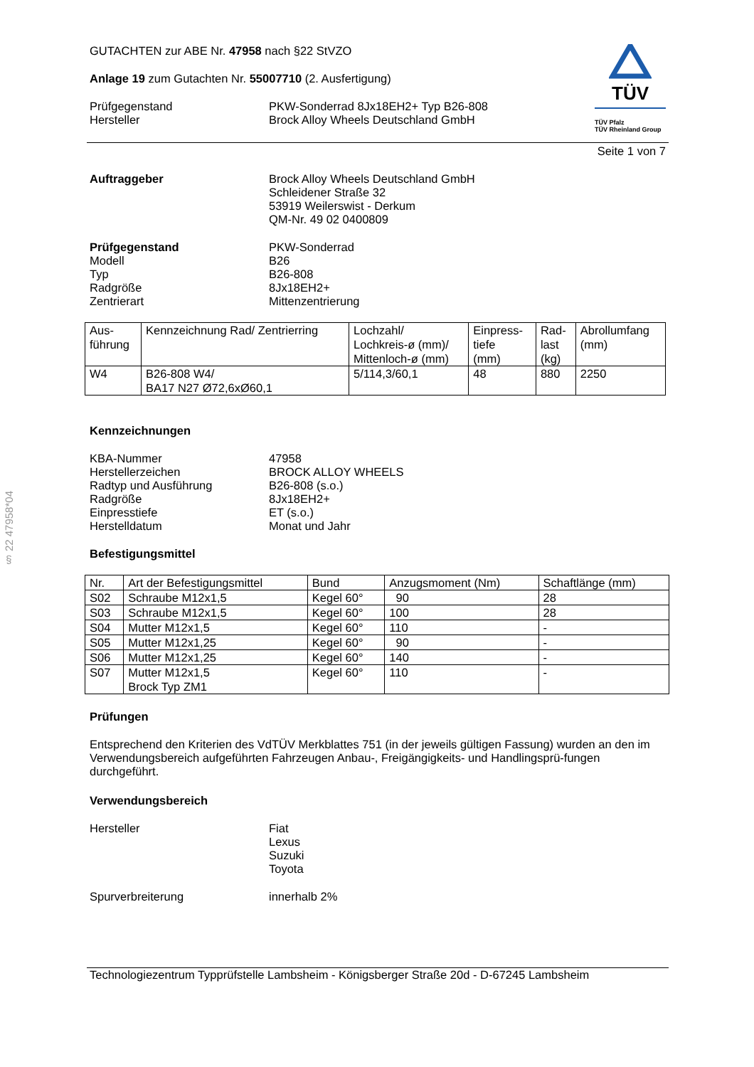§ 22 47958*04
TÜV
TÜV Pfalz
TÜV Rheinland Group
GUTACHTEN zur ABE Nr. 47958 nach §22 StVZO
Anlage 19 zum Gutachten Nr. 55007710 (2. Ausfertigung)
Prüfgegenstand
Hersteller
PKW-Sonderrad 8Jx18EH2+ Typ B26-808
Brock Alloy Wheels Deutschland GmbH
Seite 1 von 7
Auftraggeber Brock Alloy Wheels Deutschland GmbH
Schleidener Straße 32
53919 Weilerswist - Derkum
QM-Nr. 49 02 0400809
Prüfgegenstand
Modell
Typ
Radgröße
Zentrierart
PKW-Sonderrad
B26
B26-808
8Jx18EH2+
Mittenzentrierung
| Aus- führung | Kennzeichnung Rad/ Zentrierring | Lochzahl/ Lochkreis-ø (mm)/ Mittenloch-ø (mm) | Einpress- tiefe (mm) | Rad- last (kg) | Abrollumfang (mm) |
| W4 | B26-808 W4/ BA17 N27 Ø72,6xØ60,1 | 5/114,3/60,1 | 48 | 880 | 2250 |
Kennzeichnungen
KBA-Nummer
Herstellerzeichen
Radtyp und Ausführung
Radgröße
Einpresstiefe
Herstelldatum
47958
BROCK ALLOY WHEELS
B26-808 (s.o.)
8Jx18EH2+
ET (s.o.)
Monat und Jahr
Befestigungsmittel
| Nr. | Art der Befestigungsmittel | Bund | Anzugsmoment (Nm) | Schaftlänge (mm) |
| S02 | Schraube M12x1,5 | Kegel 60° | 90 | 28 |
| S03 | Schraube M12x1,5 | Kegel 60° | 100 | 28 |
| S04 | Mutter M12x1,5 | Kegel 60° | 110 | - |
| S05 | Mutter M12x1,25 | Kegel 60° | 90 | - |
| S06 | Mutter M12x1,25 | Kegel 60° | 140 | - |
| S07 | Mutter M12x1,5 Brock Typ ZM1 | Kegel 60° | 110 | - |
Prüfungen
Entsprechend den Kriterien des VdTÜV Merkblattes 751 (in der jeweils gültigen Fassung) wurden an den im Verwendungsbereich aufgeführten Fahrzeugen Anbau-, Freigängigkeits- und Handlingsprü-fungen durchgeführt.
Verwendungsbereich
Hersteller Fiat
Lexus
Suzuki
Toyota
Spurverbreiterung innerhalb 2%
Technologiezentrum Typprüfstelle Lambsheim - Königsberger Straße 20d - D-67245 Lambsheim